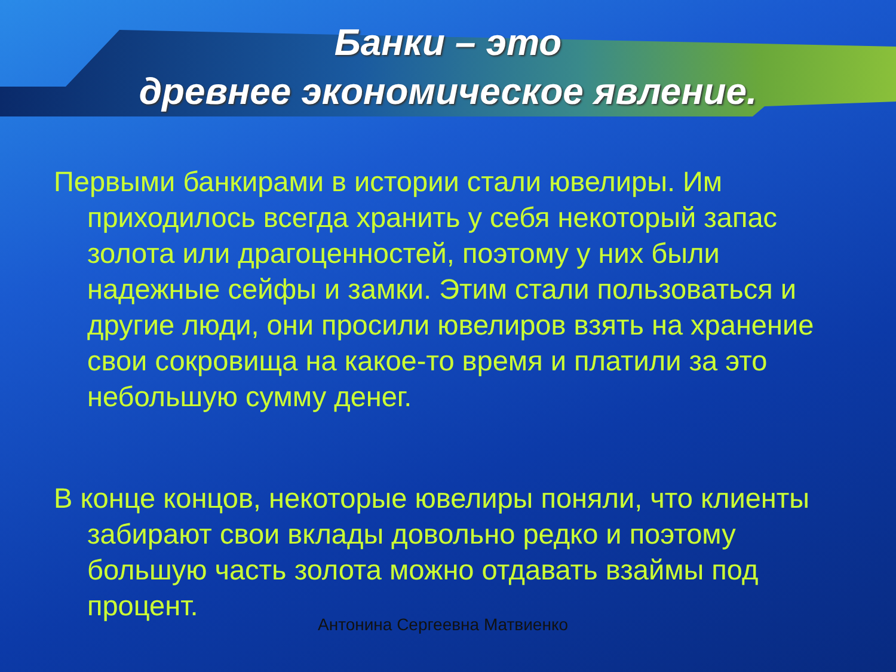Банки – это
древнее экономическое явление.
Первыми банкирами в истории стали ювелиры. Им приходилось всегда хранить у себя некоторый запас золота или драгоценностей, поэтому у них были надежные сейфы и замки. Этим стали пользоваться и другие люди, они просили ювелиров взять на хранение свои сокровища на какое-то время и платили за это небольшую сумму денег.
В конце концов, некоторые ювелиры поняли, что клиенты забирают свои вклады довольно редко и поэтому большую часть золота можно отдавать взаймы под процент.
Антонина Сергеевна Матвиенко